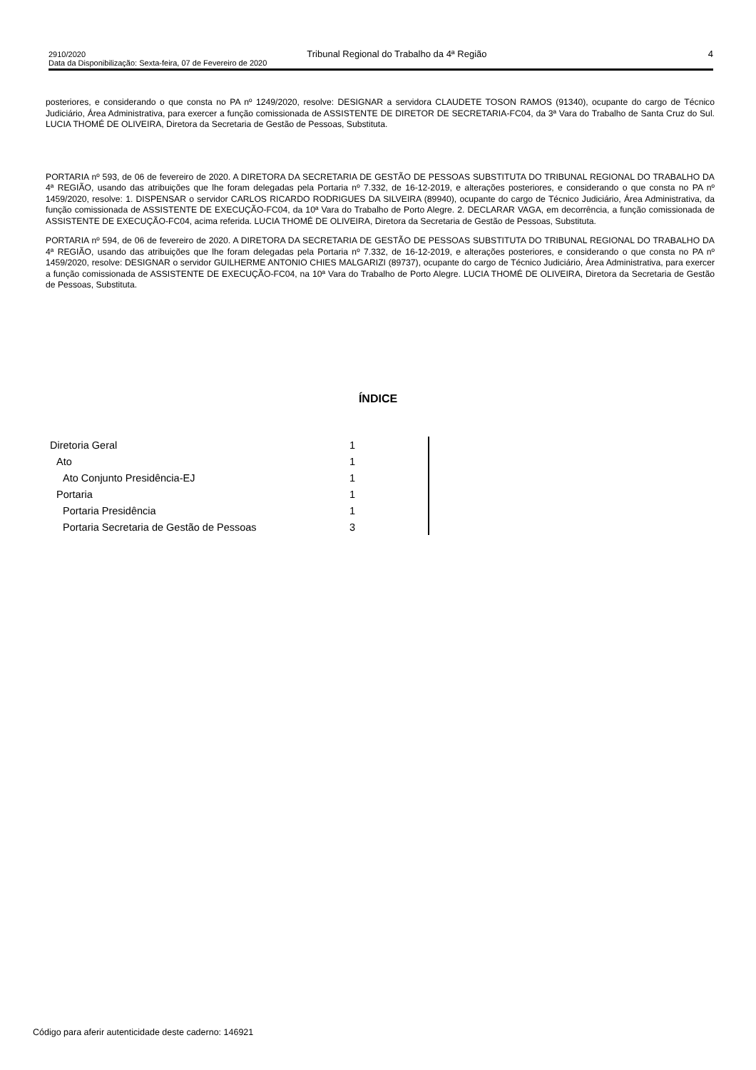2910/2020 Tribunal Regional do Trabalho da 4ª Região 4
Data da Disponibilização: Sexta-feira, 07 de Fevereiro de 2020
posteriores, e considerando o que consta no PA nº 1249/2020, resolve: DESIGNAR a servidora CLAUDETE TOSON RAMOS (91340), ocupante do cargo de Técnico Judiciário, Área Administrativa, para exercer a função comissionada de ASSISTENTE DE DIRETOR DE SECRETARIA-FC04, da 3ª Vara do Trabalho de Santa Cruz do Sul. LUCIA THOMÉ DE OLIVEIRA, Diretora da Secretaria de Gestão de Pessoas, Substituta.
PORTARIA nº 593, de 06 de fevereiro de 2020. A DIRETORA DA SECRETARIA DE GESTÃO DE PESSOAS SUBSTITUTA DO TRIBUNAL REGIONAL DO TRABALHO DA 4ª REGIÃO, usando das atribuições que lhe foram delegadas pela Portaria nº 7.332, de 16-12-2019, e alterações posteriores, e considerando o que consta no PA nº 1459/2020, resolve: 1. DISPENSAR o servidor CARLOS RICARDO RODRIGUES DA SILVEIRA (89940), ocupante do cargo de Técnico Judiciário, Área Administrativa, da função comissionada de ASSISTENTE DE EXECUÇÃO-FC04, da 10ª Vara do Trabalho de Porto Alegre. 2. DECLARAR VAGA, em decorrência, a função comissionada de ASSISTENTE DE EXECUÇÃO-FC04, acima referida. LUCIA THOMÉ DE OLIVEIRA, Diretora da Secretaria de Gestão de Pessoas, Substituta.
PORTARIA nº 594, de 06 de fevereiro de 2020. A DIRETORA DA SECRETARIA DE GESTÃO DE PESSOAS SUBSTITUTA DO TRIBUNAL REGIONAL DO TRABALHO DA 4ª REGIÃO, usando das atribuições que lhe foram delegadas pela Portaria nº 7.332, de 16-12-2019, e alterações posteriores, e considerando o que consta no PA nº 1459/2020, resolve: DESIGNAR o servidor GUILHERME ANTONIO CHIES MALGARIZI (89737), ocupante do cargo de Técnico Judiciário, Área Administrativa, para exercer a função comissionada de ASSISTENTE DE EXECUÇÃO-FC04, na 10ª Vara do Trabalho de Porto Alegre. LUCIA THOMÉ DE OLIVEIRA, Diretora da Secretaria de Gestão de Pessoas, Substituta.
ÍNDICE
| Diretoria Geral | 1 |
| Ato | 1 |
| Ato Conjunto Presidência-EJ | 1 |
| Portaria | 1 |
| Portaria Presidência | 1 |
| Portaria Secretaria de Gestão de Pessoas | 3 |
Código para aferir autenticidade deste caderno: 146921